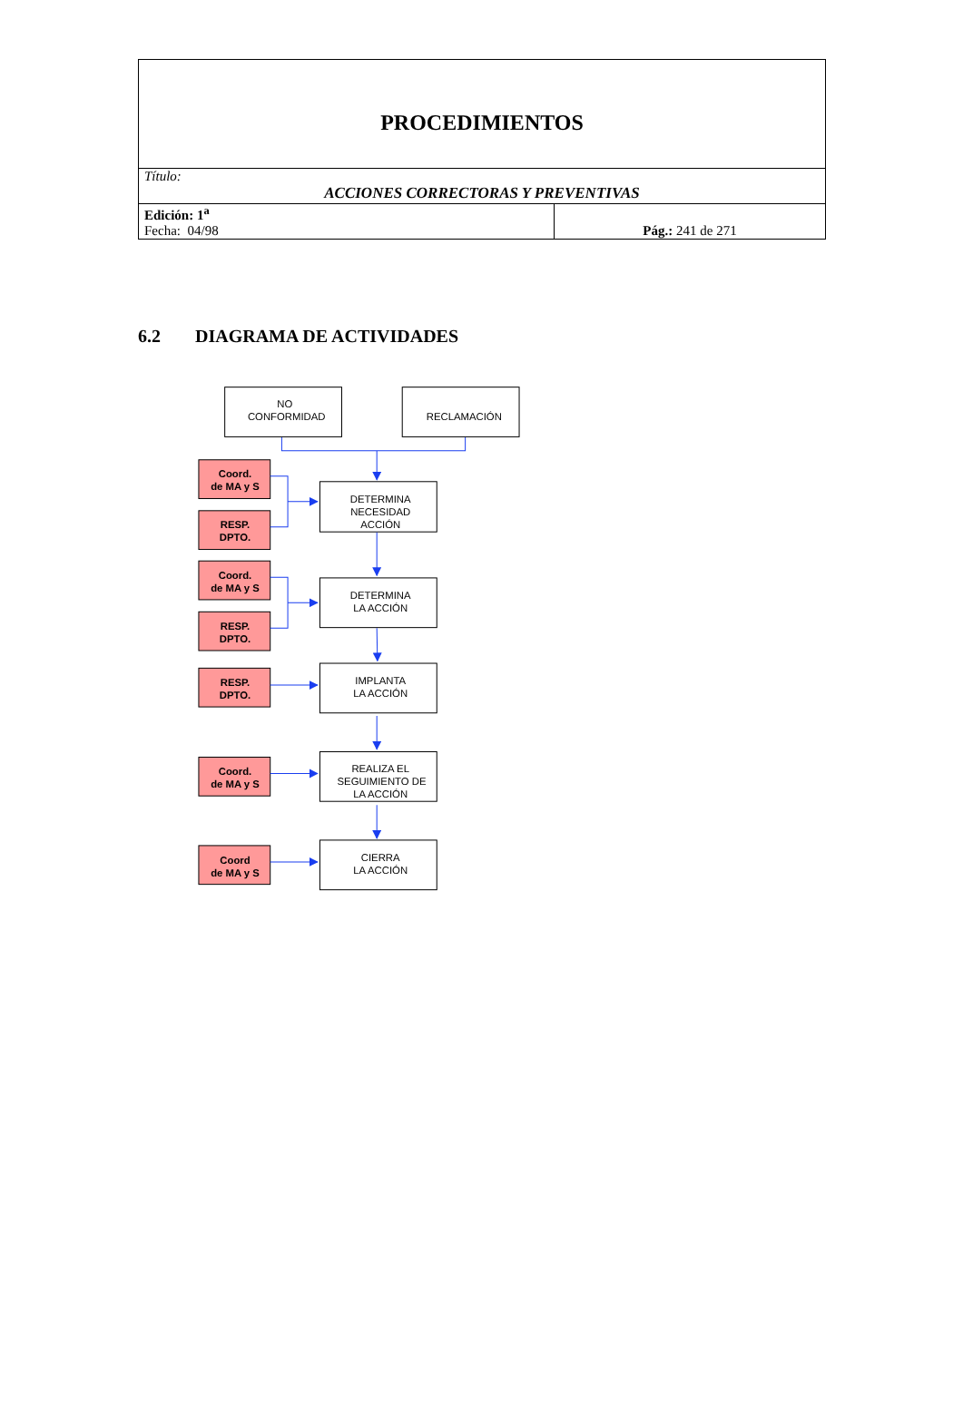| PROCEDIMIENTOS | |
| Título: ACCIONES CORRECTORAS Y PREVENTIVAS | |
| Edición: 1<sup>a</sup> Fecha: 04/98 | Pág.: 241 de 271 |
6.2 DIAGRAMA DE ACTIVIDADES
NO
CONFORMIDAD
RECLAMACIÓN
Coord.
de MA y S
RESP.
DPTO.
DETERMINA
NECESIDAD
ACCIÓN
Coord.
de MA y S
RESP.
DPTO.
DETERMINA
LA ACCIÓN
RESP.
DPTO.
IMPLANTA
LA ACCIÓN
Coord.
de MA y S
REALIZA EL
SEGUIMIENTO DE
LA ACCIÓN
Coord
de MA y S
CIERRA
LA ACCIÓN